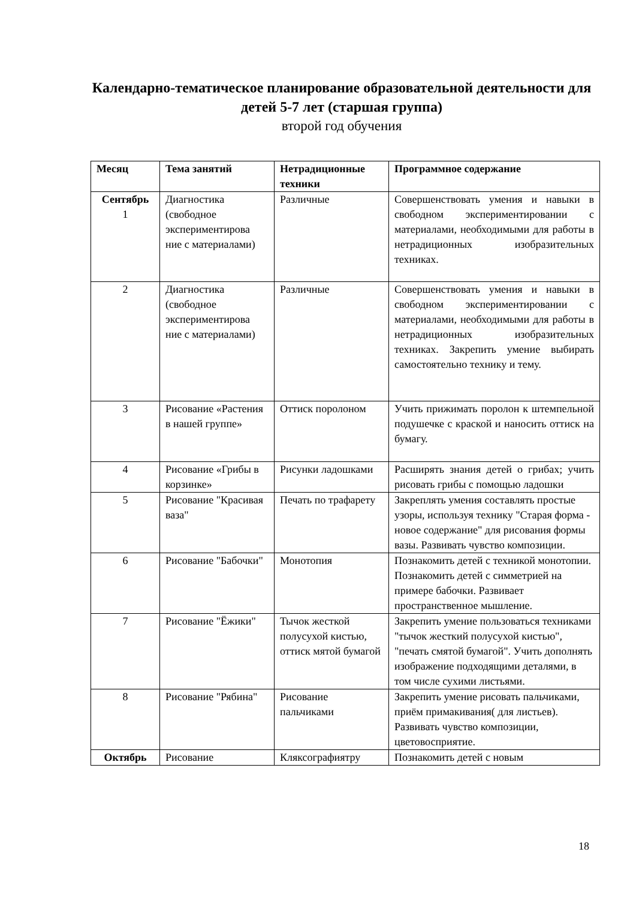Календарно-тематическое планирование образовательной деятельности для детей 5-7 лет (старшая группа)
второй год обучения
| Месяц | Тема занятий | Нетрадиционные техники | Программное содержание |
| --- | --- | --- | --- |
| Сентябрь 1 | Диагностика (свободное экспериментирова ние с материалами) | Различные | Совершенствовать умения и навыки в свободном экспериментировании с материалами, необходимыми для работы в нетрадиционных изобразительных техниках. |
| 2 | Диагностика (свободное экспериментирова ние с материалами) | Различные | Совершенствовать умения и навыки в свободном экспериментировании с материалами, необходимыми для работы в нетрадиционных изобразительных техниках. Закрепить умение выбирать самостоятельно технику и тему. |
| 3 | Рисование «Растения в нашей группе» | Оттиск поролоном | Учить прижимать поролон к штемпельной подушечке с краской и наносить оттиск на бумагу. |
| 4 | Рисование «Грибы в корзинке» | Рисунки ладошками | Расширять знания детей о грибах; учить рисовать грибы с помощью ладошки |
| 5 | Рисование "Красивая ваза" | Печать по трафарету | Закреплять умения составлять простые узоры, используя технику "Старая форма - новое содержание" для рисования формы вазы. Развивать чувство композиции. |
| 6 | Рисование "Бабочки" | Монотопия | Познакомить детей с техникой монотопии. Познакомить детей с симметрией на примере бабочки. Развивает пространственное мышление. |
| 7 | Рисование "Ёжики" | Тычок жесткой полусухой кистью, оттиск мятой бумагой | Закрепить умение пользоваться техниками "тычок жесткий полусухой кистью", "печать смятой бумагой". Учить дополнять изображение подходящими деталями, в том числе сухими листьями. |
| 8 | Рисование "Рябина" | Рисование пальчиками | Закрепить умение рисовать пальчиками, приём примакивания( для листьев). Развивать чувство композиции, цветовосприятие. |
| Октябрь | Рисование | Кляксографиятру | Познакомить детей с новым |
18